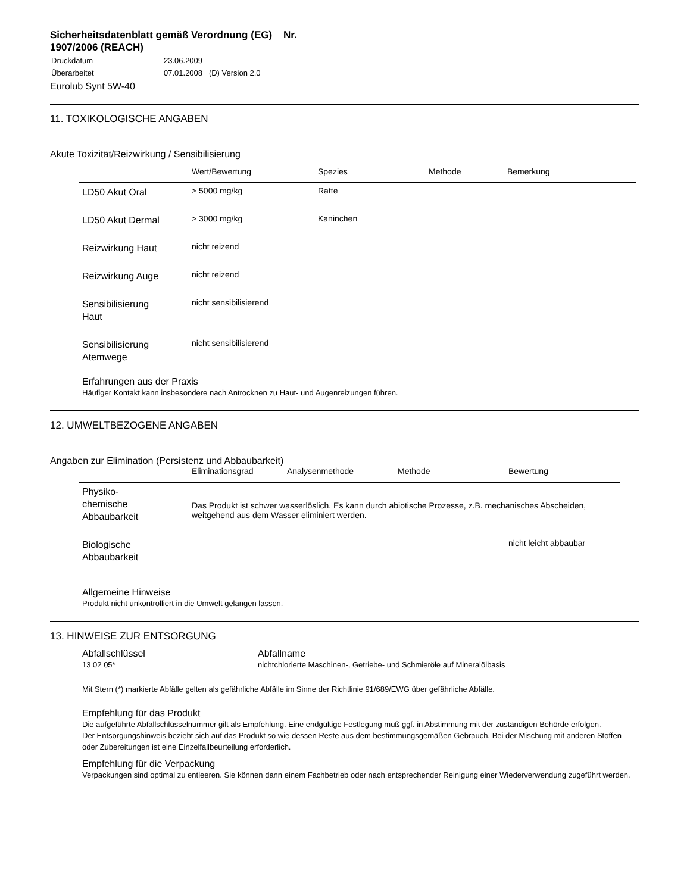Sicherheitsdatenblatt gemäß Verordnung (EG) Nr. 1907/2006 (REACH)
| Druckdatum | 23.06.2009 |
| Überarbeitet | 07.01.2008 (D) Version 2.0 |
Eurolub Synt 5W-40
11. TOXIKOLOGISCHE ANGABEN
Akute Toxizität/Reizwirkung / Sensibilisierung
| | Wert/Bewertung | Spezies | Methode | Bemerkung |
| --- | --- | --- | --- | --- |
| LD50 Akut Oral | > 5000 mg/kg | Ratte | | |
| LD50 Akut Dermal | > 3000 mg/kg | Kaninchen | | |
| Reizwirkung Haut | nicht reizend | | | |
| Reizwirkung Auge | nicht reizend | | | |
| Sensibilisierung Haut | nicht sensibilisierend | | | |
| Sensibilisierung Atemwege | nicht sensibilisierend | | | |
Erfahrungen aus der Praxis
Häufiger Kontakt kann insbesondere nach Antrocknen zu Haut- und Augenreizungen führen.
12. UMWELTBEZOGENE ANGABEN
Angaben zur Elimination (Persistenz und Abbaubarkeit)
| | Eliminationsgrad | Analysenmethode | Methode | Bewertung |
| --- | --- | --- | --- | --- |
| Physiko- chemische Abbaubarkeit | Das Produkt ist schwer wasserlöslich. Es kann durch abiotische Prozesse, z.B. mechanisches Abscheiden, weitgehend aus dem Wasser eliminiert werden. | | | |
| Biologische Abbaubarkeit | | | | nicht leicht abbaubar |
Allgemeine Hinweise
Produkt nicht unkontrolliert in die Umwelt gelangen lassen.
13. HINWEISE ZUR ENTSORGUNG
Abfallschlüssel
13 02 05*
Abfallname
nichtchlorierte Maschinen-, Getriebe- und Schmieröle auf Mineralölbasis
Mit Stern (*) markierte Abfälle gelten als gefährliche Abfälle im Sinne der Richtlinie 91/689/EWG über gefährliche Abfälle.
Empfehlung für das Produkt
Die aufgeführte Abfallschlüsselnummer gilt als Empfehlung. Eine endgültige Festlegung muß ggf. in Abstimmung mit der zuständigen Behörde erfolgen.
Der Entsorgungshinweis bezieht sich auf das Produkt so wie dessen Reste aus dem bestimmungsgemäßen Gebrauch. Bei der Mischung mit anderen Stoffen oder Zubereitungen ist eine Einzelfallbeurteilung erforderlich.
Empfehlung für die Verpackung
Verpackungen sind optimal zu entleeren. Sie können dann einem Fachbetrieb oder nach entsprechender Reinigung einer Wiederverwendung zugeführt werden.